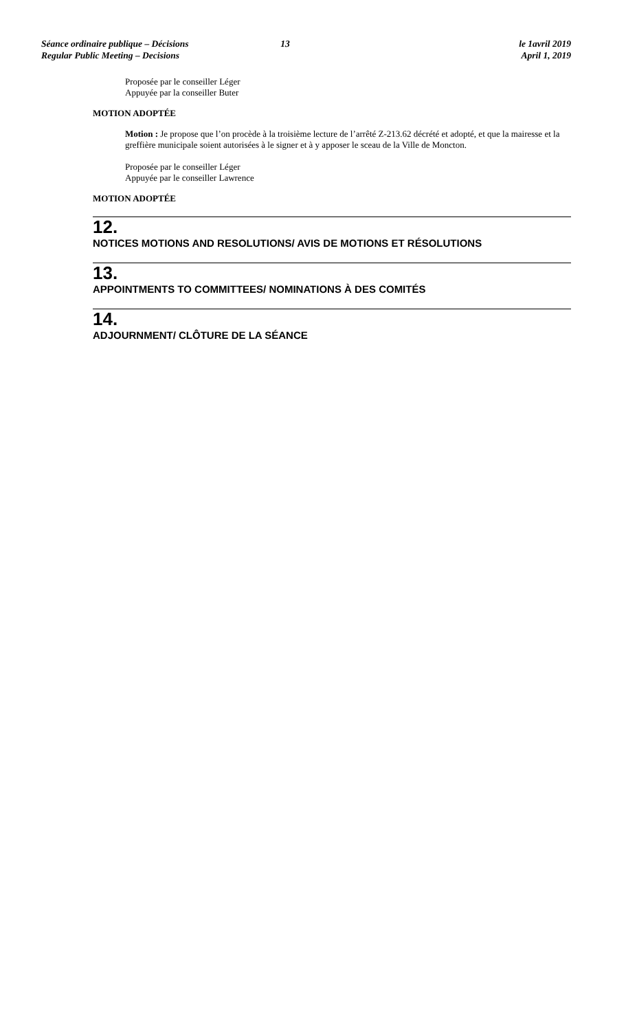Séance ordinaire publique – Décisions
Regular Public Meeting – Decisions
13 le 1avril 2019
April 1, 2019
Proposée par le conseiller Léger
Appuyée par la conseiller Buter
MOTION ADOPTÉE
Motion : Je propose que l’on procède à la troisième lecture de l’arrêté Z-213.62 décrété et adopté, et que la mairesse et la greffière municipale soient autorisées à le signer et à y apposer le sceau de la Ville de Moncton.
Proposée par le conseiller Léger
Appuyée par le conseiller Lawrence
MOTION ADOPTÉE
12.
NOTICES MOTIONS AND RESOLUTIONS/ AVIS DE MOTIONS ET RÉSOLUTIONS
13.
APPOINTMENTS TO COMMITTEES/ NOMINATIONS À DES COMITÉS
14.
ADJOURNMENT/ CLÔTURE DE LA SÉANCE